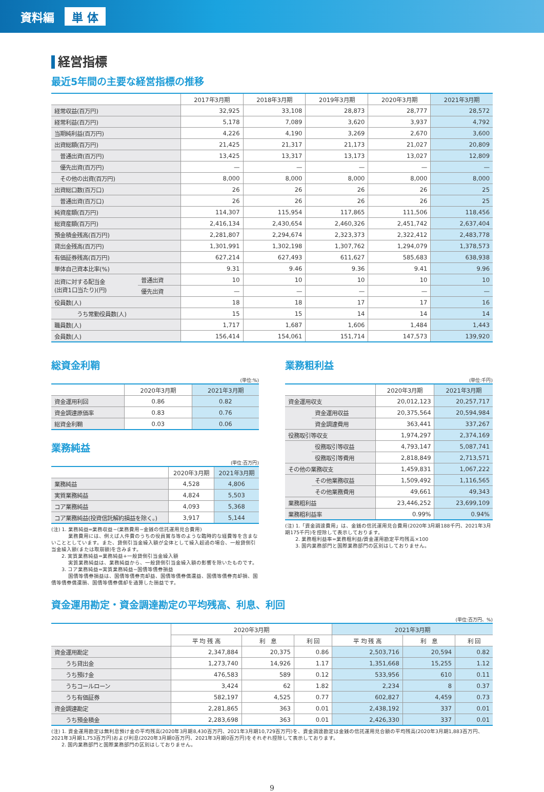資料編 単 体
経営指標
最近5年間の主要な経営指標の推移
| | | 2017年3月期 | 2018年3月期 | 2019年3月期 | 2020年3月期 | 2021年3月期 |
| 経常収益(百万円) | | 32,925 | 33,108 | 28,873 | 28,777 | 28,572 |
| 経常利益(百万円) | | 5,178 | 7,089 | 3,620 | 3,937 | 4,792 |
| 当期純利益(百万円) | | 4,226 | 4,190 | 3,269 | 2,670 | 3,600 |
| 出資総額(百万円) | | 21,425 | 21,317 | 21,173 | 21,027 | 20,809 |
| 普通出資(百万円) | | 13,425 | 13,317 | 13,173 | 13,027 | 12,809 |
| 優先出資(百万円) | | — | — | — | — | — |
| その他の出資(百万円) | | 8,000 | 8,000 | 8,000 | 8,000 | 8,000 |
| 出資総口数(百万口) | | 26 | 26 | 26 | 26 | 25 |
| 普通出資(百万口) | | 26 | 26 | 26 | 26 | 25 |
| 純資産額(百万円) | | 114,307 | 115,954 | 117,865 | 111,506 | 118,456 |
| 総資産額(百万円) | | 2,416,134 | 2,430,654 | 2,460,326 | 2,451,742 | 2,637,404 |
| 預金積金残高(百万円) | | 2,281,807 | 2,294,674 | 2,323,373 | 2,322,412 | 2,483,778 |
| 貸出金残高(百万円) | | 1,301,991 | 1,302,198 | 1,307,762 | 1,294,079 | 1,378,573 |
| 有価証券残高(百万円) | | 627,214 | 627,493 | 611,627 | 585,683 | 638,938 |
| 単体自己資本比率(%) | | 9.31 | 9.46 | 9.36 | 9.41 | 9.96 |
| 出資に対する配当金 (出資1口当たり)(円) | 普通出資 | 10 | 10 | 10 | 10 | 10 |
| | 優先出資 | — | — | — | — | — |
| 役員数(人) | | 18 | 18 | 17 | 17 | 16 |
| うち常勤役員数(人) | | 15 | 15 | 14 | 14 | 14 |
| 職員数(人) | | 1,717 | 1,687 | 1,606 | 1,484 | 1,443 |
| 会員数(人) | | 156,414 | 154,061 | 151,714 | 147,573 | 139,920 |
総資金利鞘
(単位:%)
| | 2020年3月期 | 2021年3月期 |
| 資金運用利回 | 0.86 | 0.82 |
| 資金調達原価率 | 0.83 | 0.76 |
| 総資金利鞘 | 0.03 | 0.06 |
業務純益
(単位:百万円)
| | 2020年3月期 | 2021年3月期 |
| 業務純益 | 4,528 | 4,806 |
| 実質業務純益 | 4,824 | 5,503 |
| コア業務純益 | 4,093 | 5,368 |
| コア業務純益(投資信託解約損益を除く。) | 3,917 | 5,144 |
(注) 1. 業務純益=業務収益−(業務費用−金銭の信託運用見合費用)
　　　 業務費用には、例えば人件費のうちの役員賞与等のような臨時的な経費等を含まないこととしています。また、貸倒引当金繰入額が全体として繰入超過の場合、一般貸倒引当金繰入額(または取崩額)を含みます。
　　2. 実質業務純益=業務純益+一般貸倒引当金繰入額
　　　 実質業務純益は、業務純益から、一般貸倒引当金繰入額の影響を除いたものです。
　　3. コア業務純益=実質業務純益−国債等債券損益
　　　 国債等債券損益は、国債等債券売却益、国債等債券償還益、国債等債券売却損、国債等債券償還損、国債等債券償却を通算した損益です。
業務粗利益
(単位:千円)
| | | 2020年3月期 | 2021年3月期 |
| 資金運用収支 | | 20,012,123 | 20,257,717 |
| | 資金運用収益 | 20,375,564 | 20,594,984 |
| | 資金調達費用 | 363,441 | 337,267 |
| 役務取引等収支 | | 1,974,297 | 2,374,169 |
| | 役務取引等収益 | 4,793,147 | 5,087,741 |
| | 役務取引等費用 | 2,818,849 | 2,713,571 |
| その他の業務収支 | | 1,459,831 | 1,067,222 |
| | その他業務収益 | 1,509,492 | 1,116,565 |
| | その他業務費用 | 49,661 | 49,343 |
| 業務粗利益 | | 23,446,252 | 23,699,109 |
| 業務粗利益率 | | 0.99% | 0.94% |
(注) 1.「資金調達費用」は、金銭の信託運用見合費用(2020年3月期188千円、2021年3月期175千円)を控除して表示しております。
　　2. 業務粗利益率=業務粗利益/資金運用勘定平均残高×100
　　3. 国内業務部門と国際業務部門の区別はしておりません。
資金運用勘定・資金調達勘定の平均残高、利息、利回
(単位:百万円、%)
| | 2020年3月期 | | | 2021年3月期 | | |
| | 平 均 残 高 | 利 息 | 利 回 | 平 均 残 高 | 利 息 | 利 回 |
| 資金運用勘定 | 2,347,884 | 20,375 | 0.86 | 2,503,716 | 20,594 | 0.82 |
| うち貸出金 | 1,273,740 | 14,926 | 1.17 | 1,351,668 | 15,255 | 1.12 |
| うち預け金 | 476,583 | 589 | 0.12 | 533,956 | 610 | 0.11 |
| うちコールローン | 3,424 | 62 | 1.82 | 2,234 | 8 | 0.37 |
| うち有価証券 | 582,197 | 4,525 | 0.77 | 602,827 | 4,459 | 0.73 |
| 資金調達勘定 | 2,281,865 | 363 | 0.01 | 2,438,192 | 337 | 0.01 |
| うち預金積金 | 2,283,698 | 363 | 0.01 | 2,426,330 | 337 | 0.01 |
(注) 1. 資金運用勘定は無利息預け金の平均残高(2020年3月期8,430百万円、2021年3月期10,729百万円)を、資金調達勘定は金銭の信託運用見合額の平均残高(2020年3月期1,883百万円、2021年3月期1,753百万円)および利息(2020年3月期0百万円、2021年3月期0百万円)をそれぞれ控除して表示しております。
　　2. 国内業務部門と国際業務部門の区別はしておりません。
9